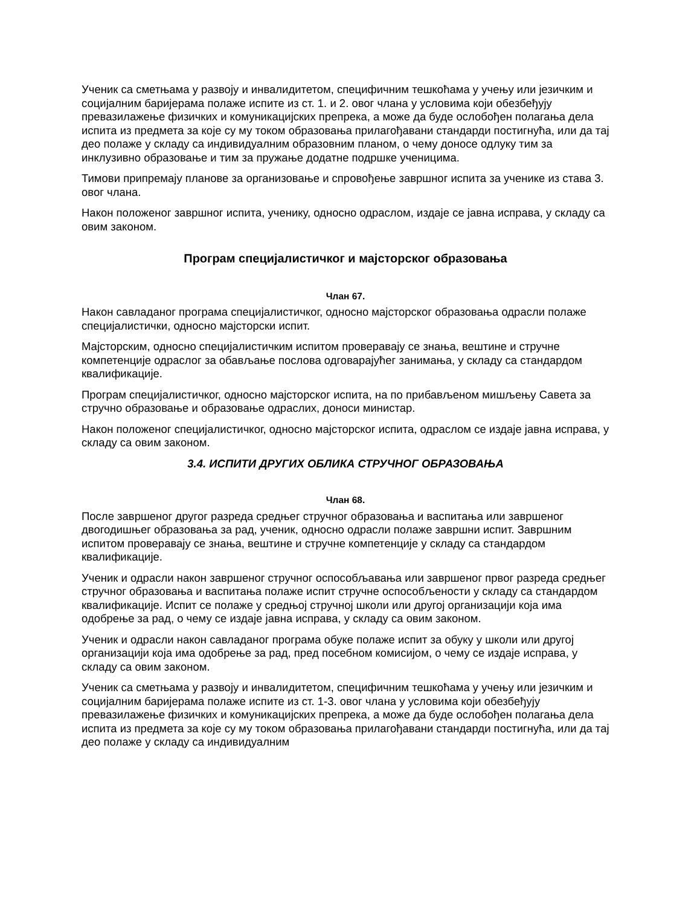Ученик са сметњама у развоју и инвалидитетом, специфичним тешкоћама у учењу или језичким и социјалним баријерама полаже испите из ст. 1. и 2. овог члана у условима који обезбеђују превазилажење физичких и комуникацијских препрека, а може да буде ослобођен полагања дела испита из предмета за које су му током образовања прилагођавани стандарди постигнућа, или да тај део полаже у складу са индивидуалним образовним планом, о чему доносе одлуку тим за инклузивно образовање и тим за пружање додатне подршке ученицима.
Тимови припремају планове за организовање и спровођење завршног испита за ученике из става 3. овог члана.
Након положеног завршног испита, ученику, односно одраслом, издаје се јавна исправа, у складу са овим законом.
Програм специјалистичког и мајсторског образовања
Члан 67.
Након савладаног програма специјалистичког, односно мајсторског образовања одрасли полаже специјалистички, односно мајсторски испит.
Мајсторским, односно специјалистичким испитом проверавају се знања, вештине и стручне компетенције одраслог за обављање послова одговарајућег занимања, у складу са стандардом квалификације.
Програм специјалистичког, односно мајсторског испита, на по прибављеном мишљењу Савета за стручно образовање и образовање одраслих, доноси министар.
Након положеног специјалистичког, односно мајсторског испита, одраслом се издаје јавна исправа, у складу са овим законом.
3.4. ИСПИТИ ДРУГИХ ОБЛИКА СТРУЧНОГ ОБРАЗОВАЊА
Члан 68.
После завршеног другог разреда средњег стручног образовања и васпитања или завршеног двогодишњег образовања за рад, ученик, односно одрасли полаже завршни испит. Завршним испитом проверавају се знања, вештине и стручне компетенције у складу са стандардом квалификације.
Ученик и одрасли након завршеног стручног оспособљавања или завршеног првог разреда средњег стручног образовања и васпитања полаже испит стручне оспособљености у складу са стандардом квалификације. Испит се полаже у средњој стручној школи или другој организацији која има одобрење за рад, о чему се издаје јавна исправа, у складу са овим законом.
Ученик и одрасли након савладаног програма обуке полаже испит за обуку у школи или другој организацији која има одобрење за рад, пред посебном комисијом, о чему се издаје исправа, у складу са овим законом.
Ученик са сметњама у развоју и инвалидитетом, специфичним тешкоћама у учењу или језичким и социјалним баријерама полаже испите из ст. 1-3. овог члана у условима који обезбеђују превазилажење физичких и комуникацијских препрека, а може да буде ослобођен полагања дела испита из предмета за које су му током образовања прилагођавани стандарди постигнућа, или да тај део полаже у складу са индивидуалним